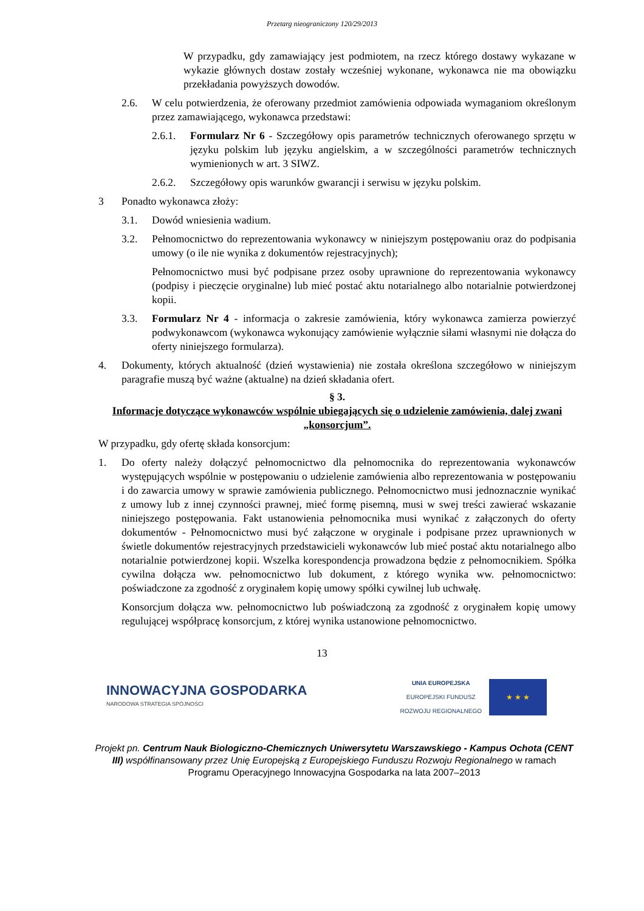Przetarg nieograniczony 120/29/2013
W przypadku, gdy zamawiający jest podmiotem, na rzecz którego dostawy wykazane w wykazie głównych dostaw zostały wcześniej wykonane, wykonawca nie ma obowiązku przekładania powyższych dowodów.
2.6. W celu potwierdzenia, że oferowany przedmiot zamówienia odpowiada wymaganiom określonym przez zamawiającego, wykonawca przedstawi:
2.6.1. Formularz Nr 6 - Szczegółowy opis parametrów technicznych oferowanego sprzętu w języku polskim lub języku angielskim, a w szczególności parametrów technicznych wymienionych w art. 3 SIWZ.
2.6.2. Szczegółowy opis warunków gwarancji i serwisu w języku polskim.
3 Ponadto wykonawca złoży:
3.1. Dowód wniesienia wadium.
3.2. Pełnomocnictwo do reprezentowania wykonawcy w niniejszym postępowaniu oraz do podpisania umowy (o ile nie wynika z dokumentów rejestracyjnych);
Pełnomocnictwo musi być podpisane przez osoby uprawnione do reprezentowania wykonawcy (podpisy i pieczęcie oryginalne) lub mieć postać aktu notarialnego albo notarialnie potwierdzonej kopii.
3.3. Formularz Nr 4 - informacja o zakresie zamówienia, który wykonawca zamierza powierzyć podwykonawcom (wykonawca wykonujący zamówienie wyłącznie siłami własnymi nie dołącza do oferty niniejszego formularza).
4. Dokumenty, których aktualność (dzień wystawienia) nie została określona szczegółowo w niniejszym paragrafie muszą być ważne (aktualne) na dzień składania ofert.
§ 3.
Informacje dotyczące wykonawców wspólnie ubiegających się o udzielenie zamówienia, dalej zwani „konsorcjum”.
W przypadku, gdy ofertę składa konsorcjum:
1. Do oferty należy dołączyć pełnomocnictwo dla pełnomocnika do reprezentowania wykonawców występujących wspólnie w postępowaniu o udzielenie zamówienia albo reprezentowania w postępowaniu i do zawarcia umowy w sprawie zamówienia publicznego. Pełnomocnictwo musi jednoznacznie wynikać z umowy lub z innej czynności prawnej, mieć formę pisemną, musi w swej treści zawierać wskazanie niniejszego postępowania. Fakt ustanowienia pełnomocnika musi wynikać z załączonych do oferty dokumentów - Pełnomocnictwo musi być załączone w oryginale i podpisane przez uprawnionych w świetle dokumentów rejestracyjnych przedstawicieli wykonawców lub mieć postać aktu notarialnego albo notarialnie potwierdzonej kopii. Wszelka korespondencja prowadzona będzie z pełnomocnikiem. Spółka cywilna dołącza ww. pełnomocnictwo lub dokument, z którego wynika ww. pełnomocnictwo: poświadczone za zgodność z oryginałem kopię umowy spółki cywilnej lub uchwałę.
Konsorcjum dołącza ww. pełnomocnictwo lub poświadczoną za zgodność z oryginałem kopię umowy regulującej współpracę konsorcjum, z której wynika ustanowione pełnomocnictwo.
13
INNOWACYJNA GOSPODARKA
NARODOWA STRATEGIA SPÓJNOŚCI
UNIA EUROPEJSKA
EUROPEJSKI FUNDUSZ
ROZWOJU REGIONALNEGO
★ ★ ★
Projekt pn. Centrum Nauk Biologiczno-Chemicznych Uniwersytetu Warszawskiego - Kampus Ochota (CENT III) współfinansowany przez Unię Europejską z Europejskiego Funduszu Rozwoju Regionalnego w ramach Programu Operacyjnego Innowacyjna Gospodarka na lata 2007–2013